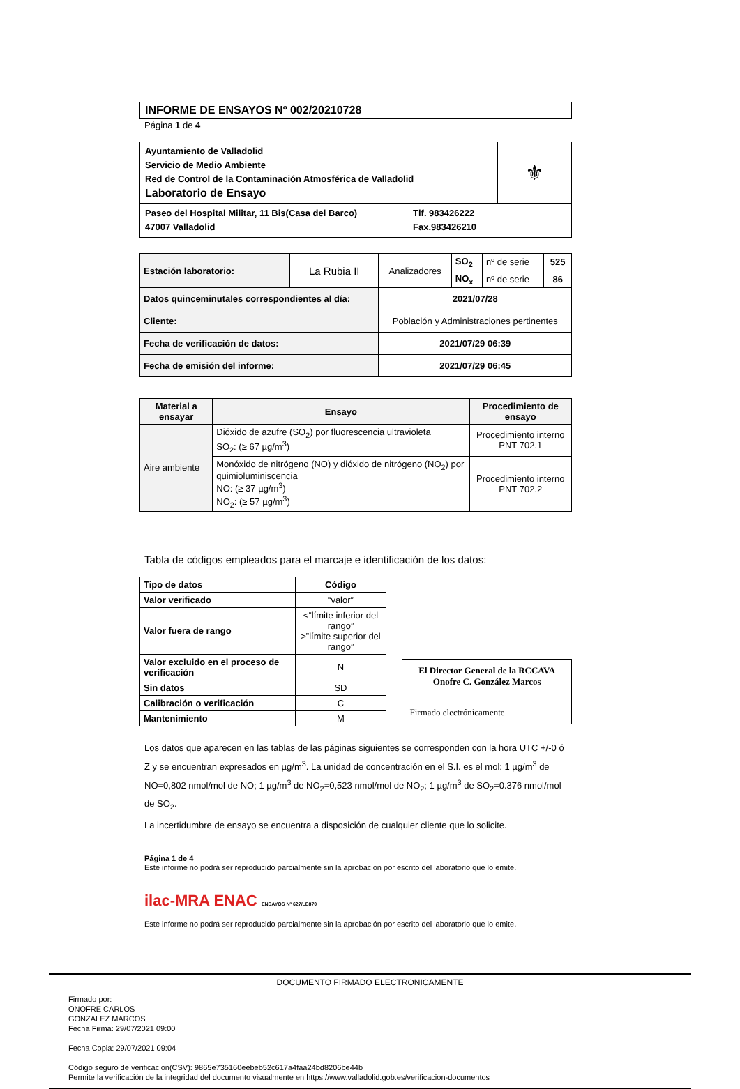INFORME DE ENSAYOS Nº 002/20210728
Página 1 de 4
| Ayuntamiento de Valladolid Servicio de Medio Ambiente Red de Control de la Contaminación Atmosférica de Valladolid Laboratorio de Ensayo | ⚜ |
| Paseo del Hospital Militar, 11 Bis(Casa del Barco) 47007 Valladolid Tlf. 983426222 Fax.983426210 | |
| Estación laboratorio: | La Rubia II | Analizadores | SO<sub>2</sub> | nº de serie | 525 |
| | | | NO<sub>x</sub> | nº de serie | 86 |
| Datos quinceminutales correspondientes al día: | | 2021/07/28 | | | |
| Cliente: | | Población y Administraciones pertinentes | | | |
| Fecha de verificación de datos: | | 2021/07/29 06:39 | | | |
| Fecha de emisión del informe: | | 2021/07/29 06:45 | | | |
| Material a ensayar | Ensayo | Procedimiento de ensayo |
| --- | --- | --- |
| Aire ambiente | Dióxido de azufre (SO<sub>2</sub>) por fluorescencia ultravioleta SO<sub>2</sub>: (≥ 67 µg/m<sup>3</sup>) | Procedimiento interno PNT 702.1 |
| | Monóxido de nitrógeno (NO) y dióxido de nitrógeno (NO<sub>2</sub>) por quimioluminiscencia NO: (≥ 37 µg/m<sup>3</sup>) NO<sub>2</sub>: (≥ 57 µg/m<sup>3</sup>) | Procedimiento interno PNT 702.2 |
Tabla de códigos empleados para el marcaje e identificación de los datos:
| Tipo de datos | Código |
| --- | --- |
| Valor verificado | “valor” |
| Valor fuera de rango | <“límite inferior del rango” >”límite superior del rango” |
| Valor excluido en el proceso de verificación | N |
| Sin datos | SD |
| Calibración o verificación | C |
| Mantenimiento | M |
El Director General de la RCCAVA
Onofre C. González Marcos
Firmado electrónicamente
Los datos que aparecen en las tablas de las páginas siguientes se corresponden con la hora UTC +/-0 ó Z y se encuentran expresados en µg/m<sup>3</sup>. La unidad de concentración en el S.I. es el mol: 1 µg/m<sup>3</sup> de NO=0,802 nmol/mol de NO; 1 µg/m<sup>3</sup> de NO<sub>2</sub>=0,523 nmol/mol de NO<sub>2</sub>; 1 µg/m<sup>3</sup> de SO<sub>2</sub>=0.376 nmol/mol de SO<sub>2</sub>.
La incertidumbre de ensayo se encuentra a disposición de cualquier cliente que lo solicite.
Página 1 de 4
Este informe no podrá ser reproducido parcialmente sin la aprobación por escrito del laboratorio que lo emite.
ilac-MRA ENAC ENSAYOS Nº 627/LE870
Este informe no podrá ser reproducido parcialmente sin la aprobación por escrito del laboratorio que lo emite.
DOCUMENTO FIRMADO ELECTRONICAMENTE
Firmado por:
ONOFRE CARLOS
GONZALEZ MARCOS
Fecha Firma: 29/07/2021 09:00
Fecha Copia: 29/07/2021 09:04
Código seguro de verificación(CSV): 9865e735160eebeb52c617a4faa24bd8206be44b
Permite la verificación de la integridad del documento visualmente en https://www.valladolid.gob.es/verificacion-documentos